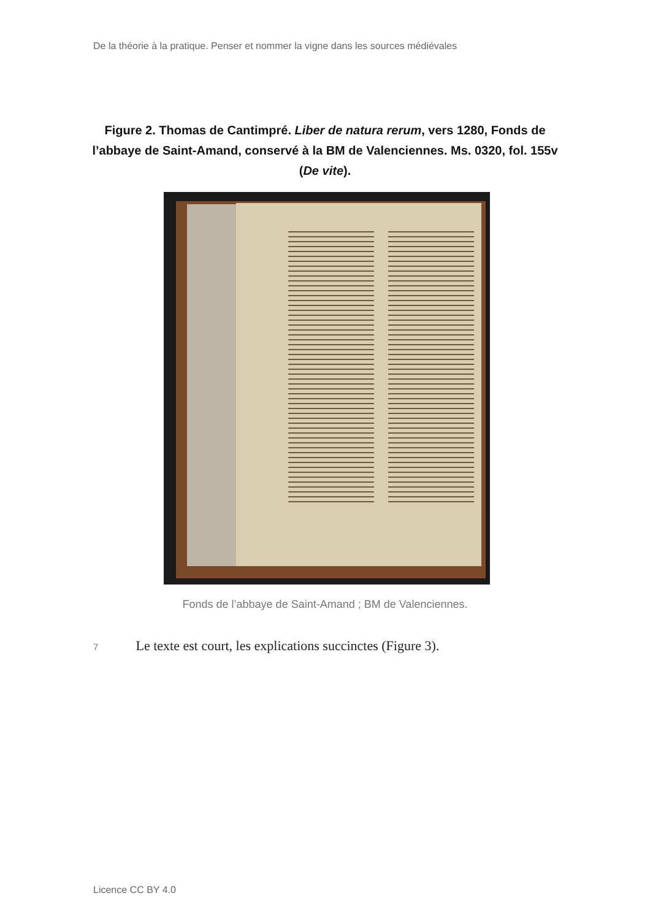De la théorie à la pratique. Penser et nommer la vigne dans les sources médiévales
Figure 2. Thomas de Cantimpré. Liber de natura rerum, vers 1280, Fonds de l’abbaye de Saint-Amand, conservé à la BM de Valenciennes. Ms. 0320, fol. 155v (De vite).
Fonds de l’abbaye de Saint-Amand ; BM de Valenciennes.
7 Le texte est court, les explications succinctes (Figure 3).
Licence CC BY 4.0